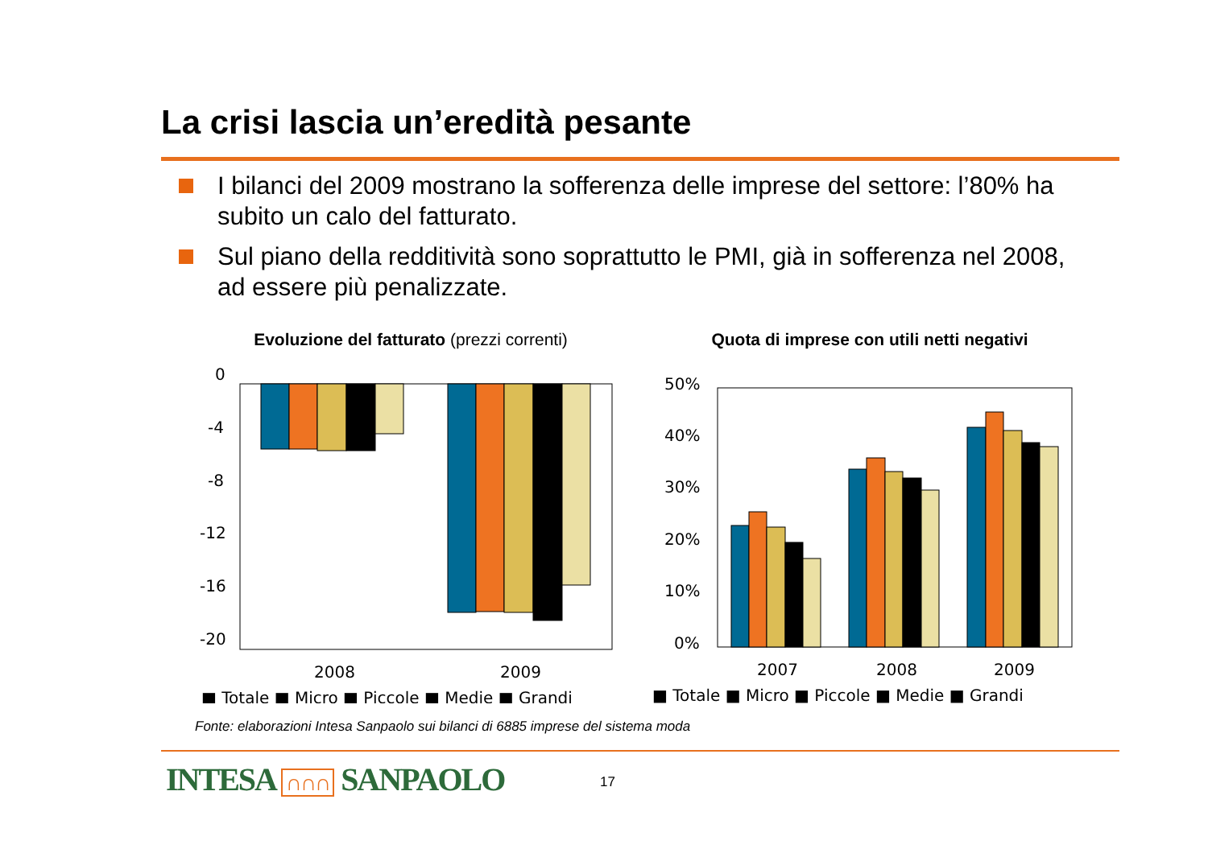La crisi lascia un’eredità pesante
I bilanci del 2009 mostrano la sofferenza delle imprese del settore: l’80% ha subito un calo del fatturato.
Sul piano della redditività sono soprattutto le PMI, già in sofferenza nel 2008, ad essere più penalizzate.
Evoluzione del fatturato (prezzi correnti)
0
-4
-8
-12
-16
-20
2008
2009
■ Totale ■ Micro ■ Piccole ■ Medie ■ Grandi
Quota di imprese con utili netti negativi
50%
40%
30%
20%
10%
0%
2007
2008
2009
■ Totale ■ Micro ■ Piccole ■ Medie ■ Grandi
Fonte: elaborazioni Intesa Sanpaolo sui bilanci di 6885 imprese del sistema moda
INTESA ∩∩∩ SANPAOLO 17